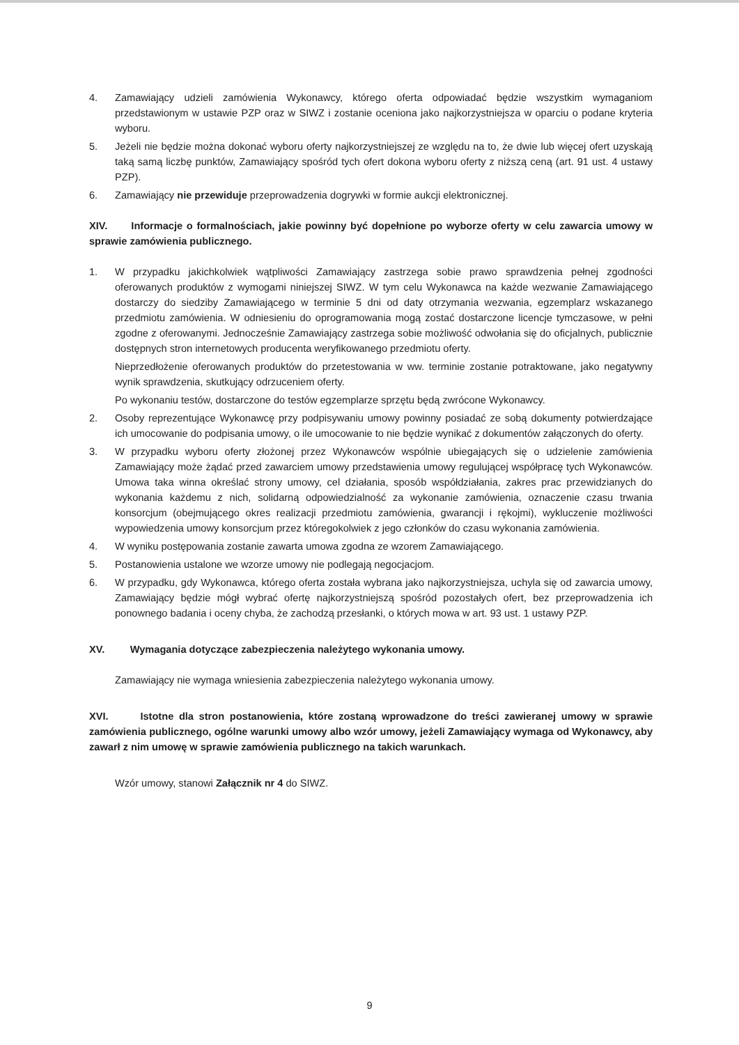4. Zamawiający udzieli zamówienia Wykonawcy, którego oferta odpowiadać będzie wszystkim wymaganiom przedstawionym w ustawie PZP oraz w SIWZ i zostanie oceniona jako najkorzystniejsza w oparciu o podane kryteria wyboru.
5. Jeżeli nie będzie można dokonać wyboru oferty najkorzystniejszej ze względu na to, że dwie lub więcej ofert uzyskają taką samą liczbę punktów, Zamawiający spośród tych ofert dokona wyboru oferty z niższą ceną (art. 91 ust. 4 ustawy PZP).
6. Zamawiający nie przewiduje przeprowadzenia dogrywki w formie aukcji elektronicznej.
XIV. Informacje o formalnościach, jakie powinny być dopełnione po wyborze oferty w celu zawarcia umowy w sprawie zamówienia publicznego.
1. W przypadku jakichkolwiek wątpliwości Zamawiający zastrzega sobie prawo sprawdzenia pełnej zgodności oferowanych produktów z wymogami niniejszej SIWZ. W tym celu Wykonawca na każde wezwanie Zamawiającego dostarczy do siedziby Zamawiającego w terminie 5 dni od daty otrzymania wezwania, egzemplarz wskazanego przedmiotu zamówienia. W odniesieniu do oprogramowania mogą zostać dostarczone licencje tymczasowe, w pełni zgodne z oferowanymi. Jednocześnie Zamawiający zastrzega sobie możliwość odwołania się do oficjalnych, publicznie dostępnych stron internetowych producenta weryfikowanego przedmiotu oferty.
Nieprzedłożenie oferowanych produktów do przetestowania w ww. terminie zostanie potraktowane, jako negatywny wynik sprawdzenia, skutkujący odrzuceniem oferty.
Po wykonaniu testów, dostarczone do testów egzemplarze sprzętu będą zwrócone Wykonawcy.
2. Osoby reprezentujące Wykonawcę przy podpisywaniu umowy powinny posiadać ze sobą dokumenty potwierdzające ich umocowanie do podpisania umowy, o ile umocowanie to nie będzie wynikać z dokumentów załączonych do oferty.
3. W przypadku wyboru oferty złożonej przez Wykonawców wspólnie ubiegających się o udzielenie zamówienia Zamawiający może żądać przed zawarciem umowy przedstawienia umowy regulującej współpracę tych Wykonawców. Umowa taka winna określać strony umowy, cel działania, sposób współdziałania, zakres prac przewidzianych do wykonania każdemu z nich, solidarną odpowiedzialność za wykonanie zamówienia, oznaczenie czasu trwania konsorcjum (obejmującego okres realizacji przedmiotu zamówienia, gwarancji i rękojmi), wykluczenie możliwości wypowiedzenia umowy konsorcjum przez któregokolwiek z jego członków do czasu wykonania zamówienia.
4. W wyniku postępowania zostanie zawarta umowa zgodna ze wzorem Zamawiającego.
5. Postanowienia ustalone we wzorze umowy nie podlegają negocjacjom.
6. W przypadku, gdy Wykonawca, którego oferta została wybrana jako najkorzystniejsza, uchyla się od zawarcia umowy, Zamawiający będzie mógł wybrać ofertę najkorzystniejszą spośród pozostałych ofert, bez przeprowadzenia ich ponownego badania i oceny chyba, że zachodzą przesłanki, o których mowa w art. 93 ust. 1 ustawy PZP.
XV. Wymagania dotyczące zabezpieczenia należytego wykonania umowy.
Zamawiający nie wymaga wniesienia zabezpieczenia należytego wykonania umowy.
XVI. Istotne dla stron postanowienia, które zostaną wprowadzone do treści zawieranej umowy w sprawie zamówienia publicznego, ogólne warunki umowy albo wzór umowy, jeżeli Zamawiający wymaga od Wykonawcy, aby zawarł z nim umowę w sprawie zamówienia publicznego na takich warunkach.
Wzór umowy, stanowi Załącznik nr 4 do SIWZ.
9